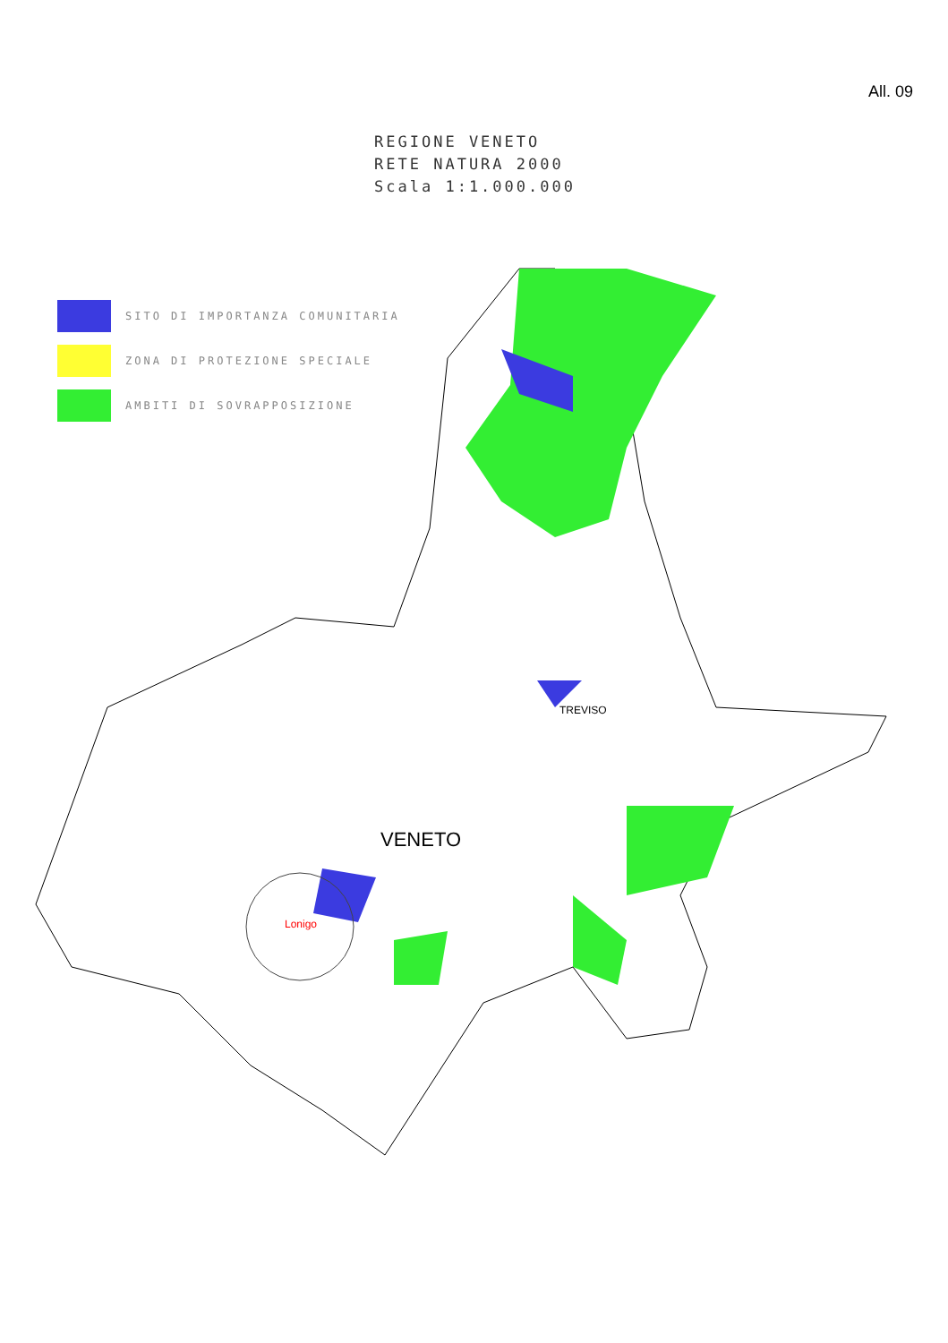All. 09
REGIONE VENETO
RETE NATURA 2000
Scala 1:1.000.000
SITO DI IMPORTANZA COMUNITARIA
ZONA DI PROTEZIONE SPECIALE
AMBITI DI SOVRAPPOSIZIONE
TREVISO
VENETO
Lonigo